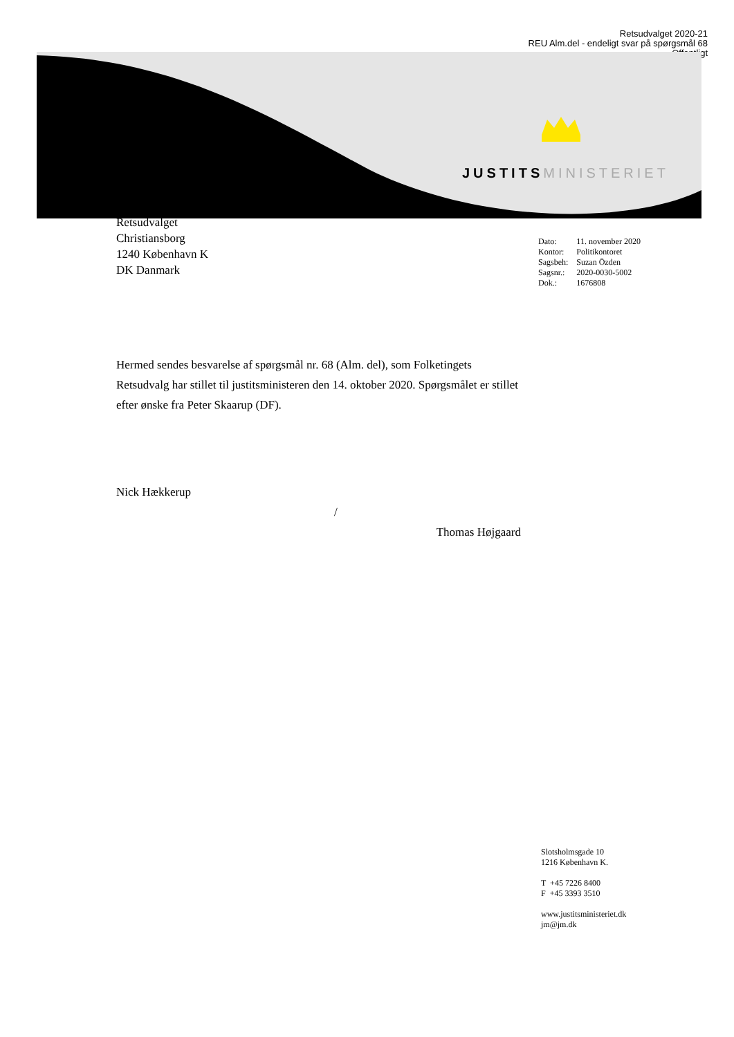Retsudvalget 2020-21
REU Alm.del - endeligt svar på spørgsmål 68
Offentligt
JUSTITSMINISTERIET
Retsudvalget
Christiansborg
1240 København K
DK Danmark
| Dato: | 11. november 2020 |
| Kontor: | Politikontoret |
| Sagsbeh: | Suzan Özden |
| Sagsnr.: | 2020-0030-5002 |
| Dok.: | 1676808 |
Hermed sendes besvarelse af spørgsmål nr. 68 (Alm. del), som Folketingets Retsudvalg har stillet til justitsministeren den 14. oktober 2020. Spørgsmålet er stillet efter ønske fra Peter Skaarup (DF).
Nick Hækkerup
/
Thomas Højgaard
Slotsholmsgade 10
1216 København K.
T +45 7226 8400
F +45 3393 3510
www.justitsministeriet.dk
jm@jm.dk